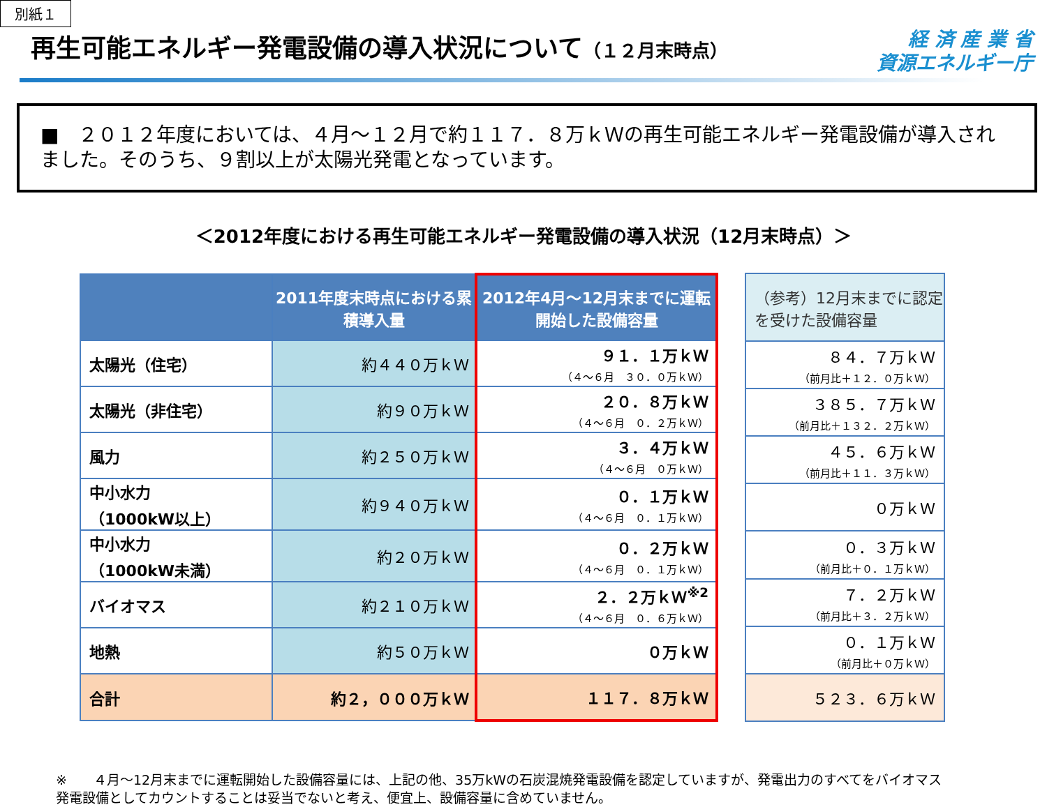別紙１
再生可能エネルギー発電設備の導入状況について（１２月末時点）
経 済 産 業 省
資源エネルギー庁
■　２０１２年度においては、４月～１２月で約１１７．８万ｋＷの再生可能エネルギー発電設備が導入されました。そのうち、９割以上が太陽光発電となっています。
＜2012年度における再生可能エネルギー発電設備の導入状況（12月末時点）＞
| | 2011年度末時点における累積導入量 | 2012年4月～12月末までに運転開始した設備容量 |
| --- | --- | --- |
| 太陽光（住宅） | 約４４０万ｋＷ | ９１．１万ｋＷ （４～６月 ３０．０万ｋＷ） |
| 太陽光（非住宅） | 約９０万ｋＷ | ２０．８万ｋＷ （４～６月 ０．２万ｋＷ） |
| 風力 | 約２５０万ｋＷ | ３．４万ｋＷ （４～６月 ０万ｋＷ） |
| 中小水力 （1000kW以上） | 約９４０万ｋＷ | ０．１万ｋＷ （４～６月 ０．１万ｋＷ） |
| 中小水力 （1000kW未満） | 約２０万ｋＷ | ０．２万ｋＷ （４～６月 ０．１万ｋＷ） |
| バイオマス | 約２１０万ｋＷ | ２．２万ｋＷ<sup>※2</sup> （４～６月 ０．６万ｋＷ） |
| 地熱 | 約５０万ｋＷ | ０万ｋＷ |
| 合計 | 約２，０００万ｋＷ | １１７．８万ｋＷ |
| （参考）12月末までに認定を受けた設備容量 |
| --- |
| ８４．７万ｋＷ （前月比＋１２．０万ｋＷ） |
| ３８５．７万ｋＷ （前月比＋１３２．２万ｋＷ） |
| ４５．６万ｋＷ （前月比＋１１．３万ｋＷ） |
| ０万ｋＷ |
| ０．３万ｋＷ （前月比＋０．１万ｋＷ） |
| ７．２万ｋＷ （前月比＋３．２万ｋＷ） |
| ０．１万ｋＷ （前月比＋０万ｋＷ） |
| ５２３．６万ｋＷ |
※　　４月～12月末までに運転開始した設備容量には、上記の他、35万kWの石炭混焼発電設備を認定していますが、発電出力のすべてをバイオマス発電設備としてカウントすることは妥当でないと考え、便宜上、設備容量に含めていません。